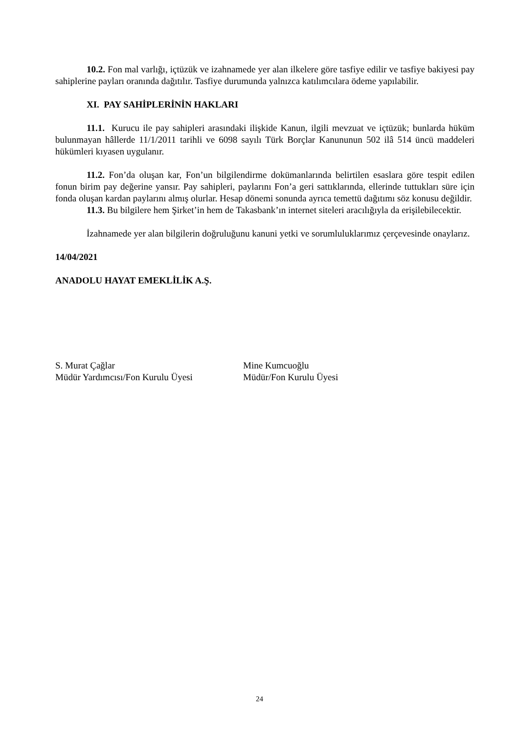10.2. Fon mal varlığı, içtüzük ve izahnamede yer alan ilkelere göre tasfiye edilir ve tasfiye bakiyesi pay sahiplerine payları oranında dağıtılır. Tasfiye durumunda yalnızca katılımcılara ödeme yapılabilir.
XI. PAY SAHİPLERİNİN HAKLARI
11.1. Kurucu ile pay sahipleri arasındaki ilişkide Kanun, ilgili mevzuat ve içtüzük; bunlarda hüküm bulunmayan hâllerde 11/1/2011 tarihli ve 6098 sayılı Türk Borçlar Kanununun 502 ilâ 514 üncü maddeleri hükümleri kıyasen uygulanır.
11.2. Fon’da oluşan kar, Fon’un bilgilendirme dokümanlarında belirtilen esaslara göre tespit edilen fonun birim pay değerine yansır. Pay sahipleri, paylarını Fon’a geri sattıklarında, ellerinde tuttukları süre için fonda oluşan kardan paylarını almış olurlar. Hesap dönemi sonunda ayrıca temettü dağıtımı söz konusu değildir.
11.3. Bu bilgilere hem Şirket’in hem de Takasbank’ın internet siteleri aracılığıyla da erişilebilecektir.
İzahnamede yer alan bilgilerin doğruluğunu kanuni yetki ve sorumluluklarımız çerçevesinde onaylarız.
14/04/2021
ANADOLU HAYAT EMEKLİLİK A.Ş.
S. Murat Çağlar
Müdür Yardımcısı/Fon Kurulu Üyesi
Mine Kumcuoğlu
Müdür/Fon Kurulu Üyesi
24